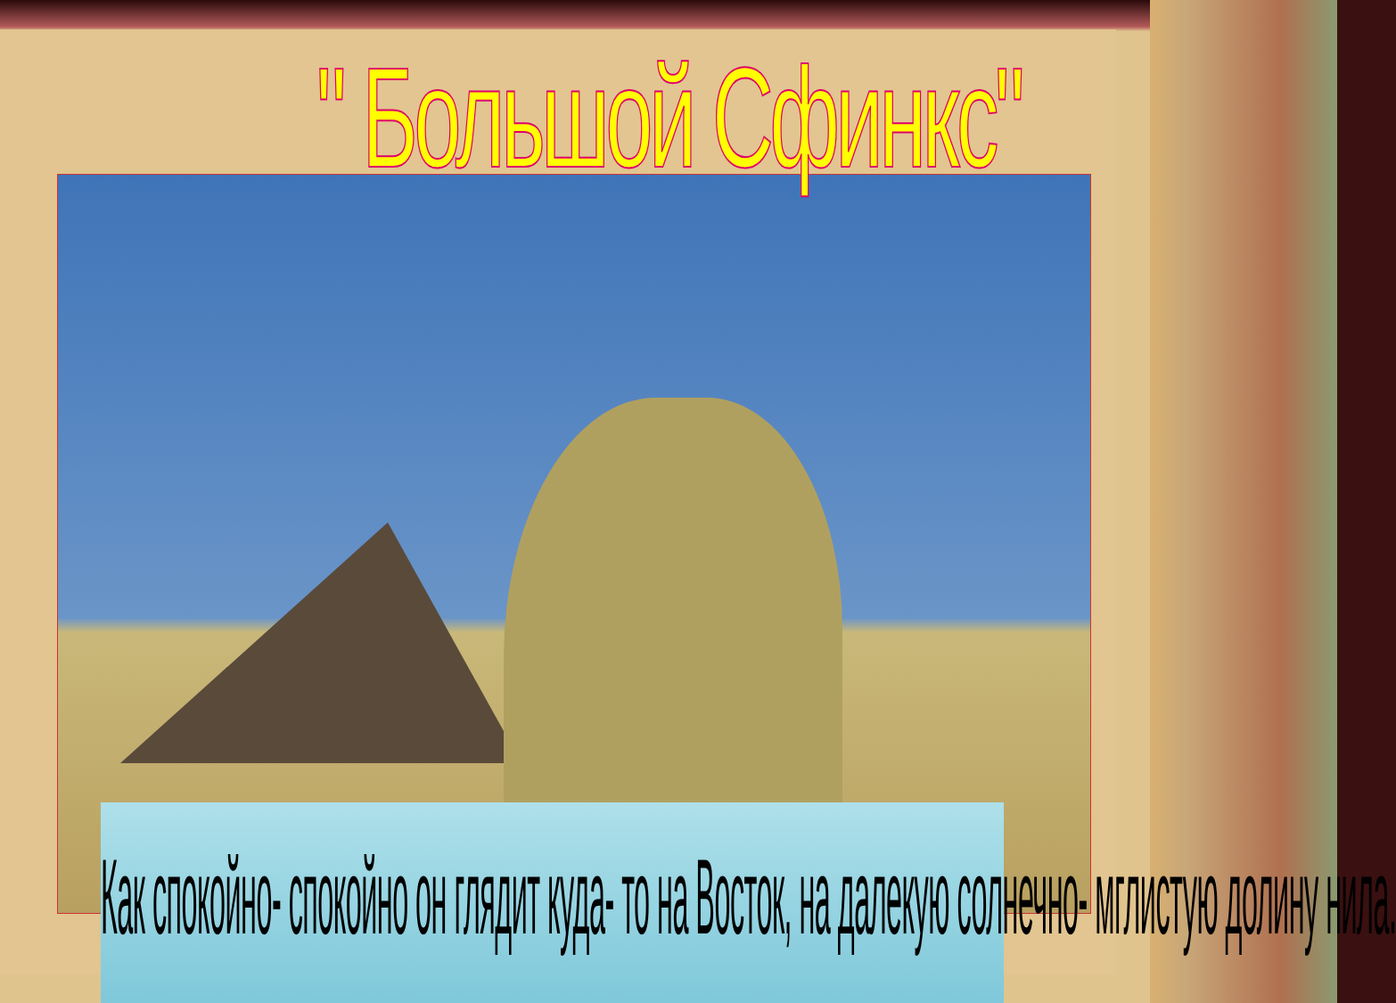" Большой Сфинкс"
Как спокойно- спокойно он глядит куда- то на Восток, на далекую солнечно- мглистую долину нила.